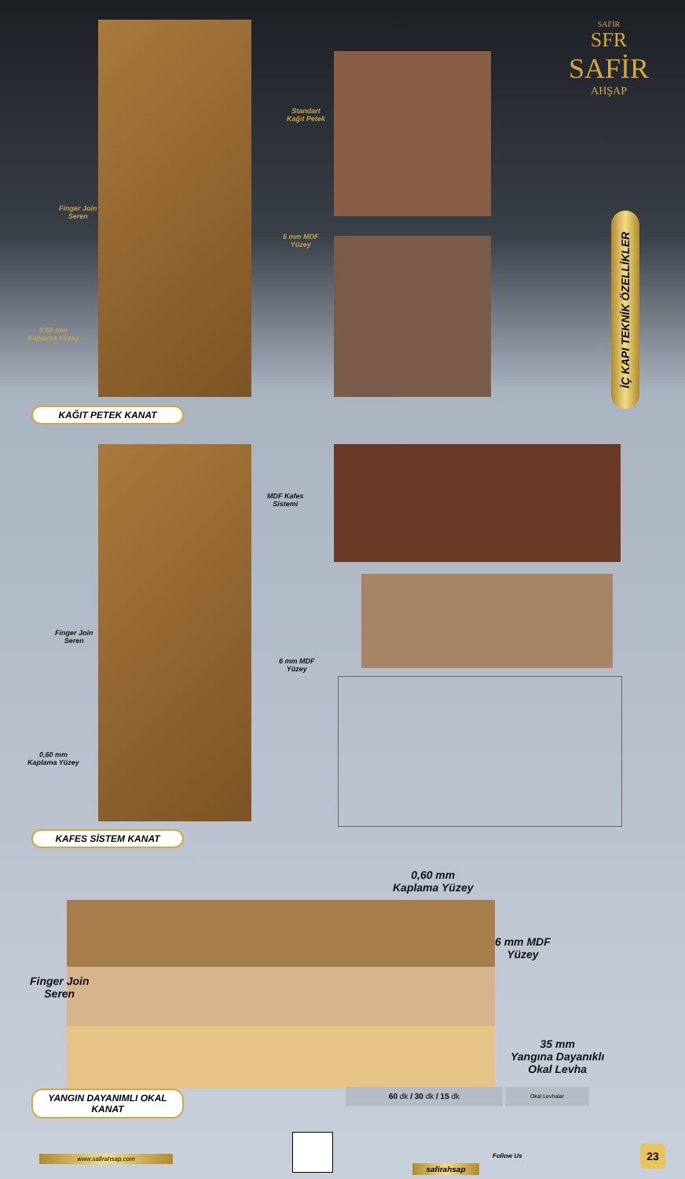SAFİR
SFR
SAFİR
AHŞAP
İÇ KAPI TEKNİK ÖZELLİKLER
Finger Join
Seren
Standart
Kağıt Petek
6 mm MDF
Yüzey
0,60 mm
Kaplama Yüzey
KAĞIT PETEK KANAT
MDF Kafes
Sistemi
Finger Join
Seren
6 mm MDF
Yüzey
0,60 mm
Kaplama Yüzey
KAFES SİSTEM KANAT
0,60 mm
Kaplama Yüzey
6 mm MDF
Yüzey
Finger Join
Seren
35 mm
Yangına Dayanıklı
Okal Levha
YANGIN DAYANIMLI OKAL KANAT 60 dk / 30 dk / 15 dk Okal Levhalar
www.safirahsap.com Follow Us
safirahsap
23